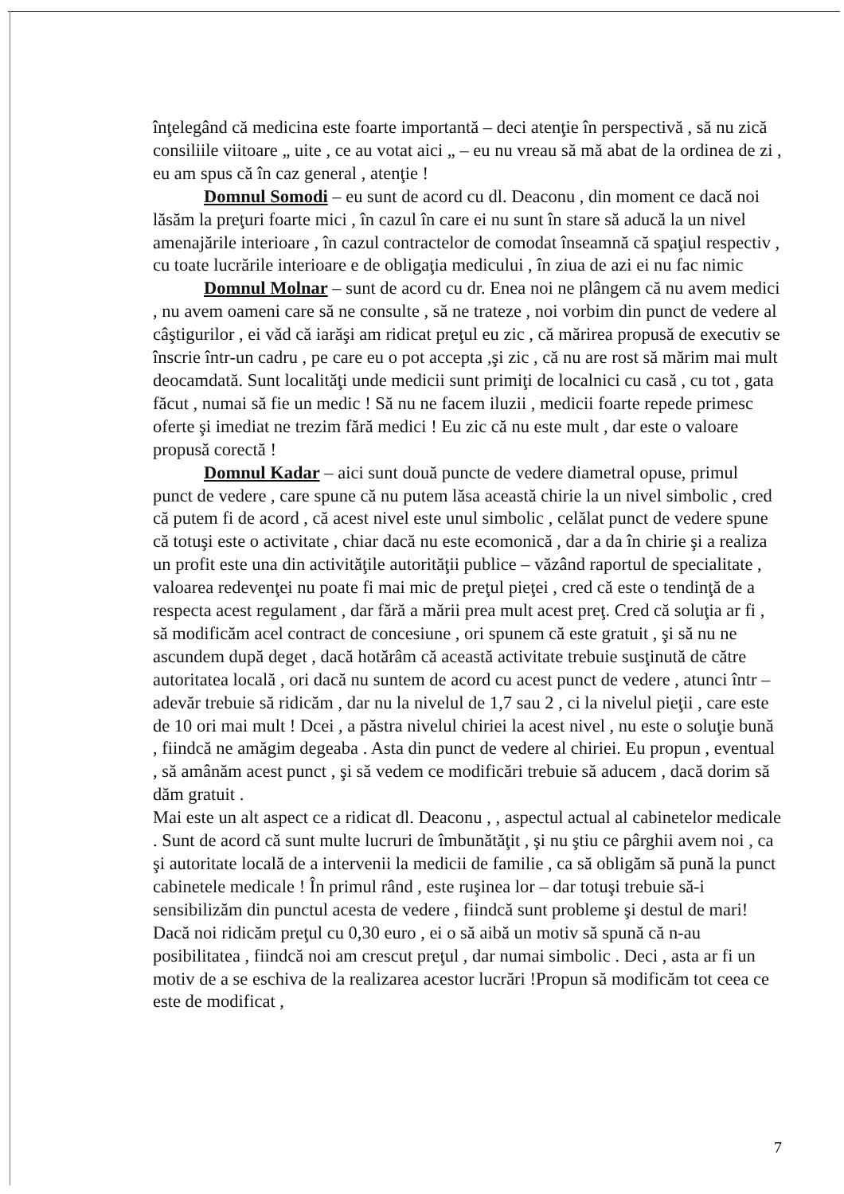înţelegând că medicina este foarte importantă – deci atenţie în perspectivă , să nu zică consiliile viitoare „ uite , ce au votat aici „ – eu nu vreau să mă abat de la ordinea de zi , eu am spus că în caz general , atenţie !
Domnul Somodi – eu sunt de acord cu dl. Deaconu , din moment ce dacă noi lăsăm la preţuri foarte mici , în cazul în care ei nu sunt în stare să aducă la un nivel amenajările interioare , în cazul contractelor de comodat înseamnă că spaţiul respectiv , cu toate lucrările interioare e de obligaţia medicului , în ziua de azi ei nu fac nimic
Domnul Molnar – sunt de acord cu dr. Enea noi ne plângem că nu avem medici , nu avem oameni care să ne consulte , să ne trateze , noi vorbim din punct de vedere al câştigurilor , ei văd că iarăşi am ridicat preţul eu zic , că mărirea propusă de executiv se înscrie într-un cadru , pe care eu o pot accepta ,şi zic , că nu are rost să mărim mai mult deocamdată. Sunt localităţi unde medicii sunt primiţi de localnici cu casă , cu tot , gata făcut , numai să fie un medic ! Să nu ne facem iluzii , medicii foarte repede primesc oferte şi imediat ne trezim fără medici ! Eu zic că nu este mult , dar este o valoare propusă corectă !
Domnul Kadar – aici sunt două puncte de vedere diametral opuse, primul punct de vedere , care spune că nu putem lăsa această chirie la un nivel simbolic , cred că putem fi de acord , că acest nivel este unul simbolic , celălat punct de vedere spune că totuşi este o activitate , chiar dacă nu este ecomonică , dar a da în chirie şi a realiza un profit este una din activităţile autorităţii publice – văzând raportul de specialitate , valoarea redevenţei nu poate fi mai mic de preţul pieţei , cred că este o tendinţă de a respecta acest regulament , dar fără a mării prea mult acest preţ. Cred că soluţia ar fi , să modificăm acel contract de concesiune , ori spunem că este gratuit , şi să nu ne ascundem după deget , dacă hotărâm că această activitate trebuie susţinută de către autoritatea locală , ori dacă nu suntem de acord cu acest punct de vedere , atunci într – adevăr trebuie să ridicăm , dar nu la nivelul de 1,7 sau 2 , ci la nivelul pieţii , care este de 10 ori mai mult ! Dcei , a păstra nivelul chiriei la acest nivel , nu este o soluţie bună , fiindcă ne amăgim degeaba . Asta din punct de vedere al chiriei. Eu propun , eventual , să amânăm acest punct , şi să vedem ce modificări trebuie să aducem , dacă dorim să dăm gratuit .
Mai este un alt aspect ce a ridicat dl. Deaconu , , aspectul actual al cabinetelor medicale . Sunt de acord că sunt multe lucruri de îmbunătăţit , şi nu ştiu ce pârghii avem noi , ca şi autoritate locală de a intervenii la medicii de familie , ca să obligăm să pună la punct cabinetele medicale ! În primul rând , este ruşinea lor – dar totuşi trebuie să-i sensibilizăm din punctul acesta de vedere , fiindcă sunt probleme şi destul de mari! Dacă noi ridicăm preţul cu 0,30 euro , ei o să aibă un motiv să spună că n-au posibilitatea , fiindcă noi am crescut preţul , dar numai simbolic . Deci , asta ar fi un motiv de a se eschiva de la realizarea acestor lucrări !Propun să modificăm tot ceea ce este de modificat ,
7